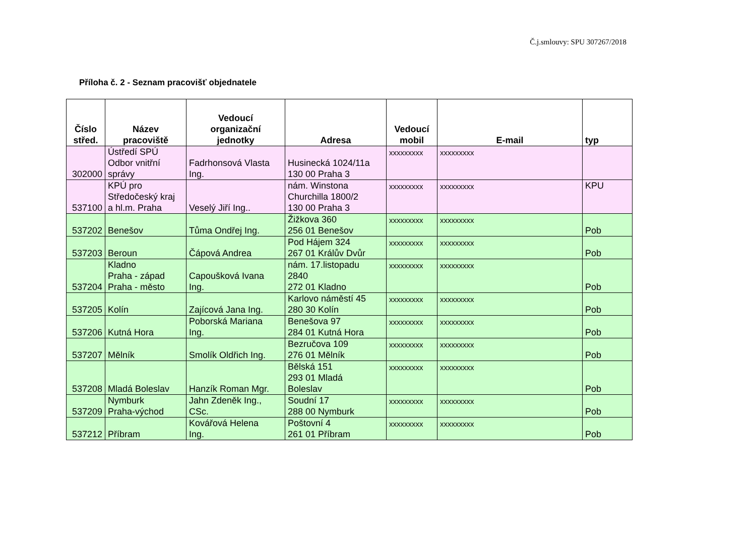Č.j.smlouvy: SPU 307267/2018
Příloha č. 2 - Seznam pracovišť objednatele
| Číslo střed. | Název pracoviště | Vedoucí organizační jednotky | Adresa | Vedoucí mobil | E-mail | typ |
| --- | --- | --- | --- | --- | --- | --- |
| 302000 | Ústředí SPÚ Odbor vnitřní správy | Fadrhonsová Vlasta Ing. | Husinecká 1024/11a 130 00 Praha 3 | xxxxxxxxx | xxxxxxxxx | |
| 537100 | KPÚ pro Středočeský kraj a hl.m. Praha | Veselý Jiří Ing.. | nám. Winstona Churchilla 1800/2 130 00 Praha 3 | xxxxxxxxx | xxxxxxxxx | KPU |
| 537202 | Benešov | Tůma Ondřej Ing. | Žižkova 360 256 01 Benešov | xxxxxxxxx | xxxxxxxxx | Pob |
| 537203 | Beroun | Čápová Andrea | Pod Hájem 324 267 01 Králův Dvůr | xxxxxxxxx | xxxxxxxxx | Pob |
| 537204 | Kladno Praha - západ Praha - město | Capoušková Ivana Ing. | nám. 17.listopadu 2840 272 01 Kladno | xxxxxxxxx | xxxxxxxxx | Pob |
| 537205 | Kolín | Zajícová Jana Ing. | Karlovo náměstí 45 280 30 Kolín | xxxxxxxxx | xxxxxxxxx | Pob |
| 537206 | Kutná Hora | Poborská Mariana Ing. | Benešova 97 284 01 Kutná Hora | xxxxxxxxx | xxxxxxxxx | Pob |
| 537207 | Mělník | Smolík Oldřich Ing. | Bezručova 109 276 01 Mělník | xxxxxxxxx | xxxxxxxxx | Pob |
| 537208 | Mladá Boleslav | Hanzík Roman Mgr. | Bělská 151 293 01 Mladá Boleslav | xxxxxxxxx | xxxxxxxxx | Pob |
| 537209 | Nymburk Praha-východ | Jahn Zdeněk Ing., CSc. | Soudní 17 288 00 Nymburk | xxxxxxxxx | xxxxxxxxx | Pob |
| 537212 | Příbram | Kovářová Helena Ing. | Poštovní 4 261 01 Příbram | xxxxxxxxx | xxxxxxxxx | Pob |